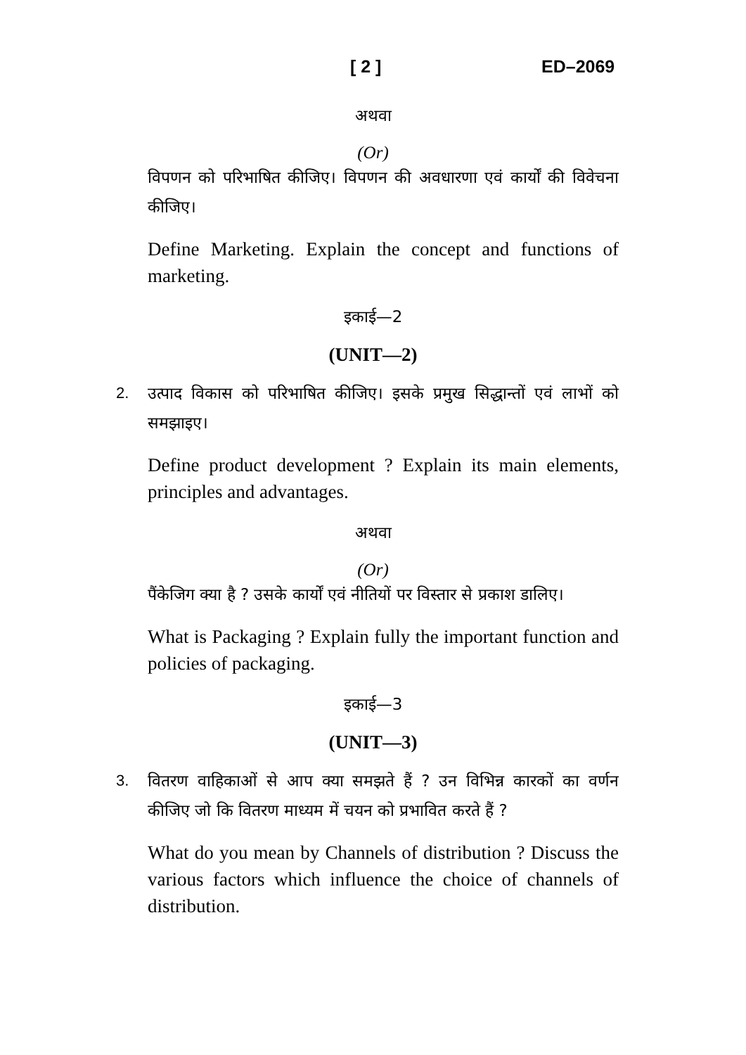[ 2 ] ED–2069
अथवा
(Or)
विपणन को परिभाषित कीजिए। विपणन की अवधारणा एवं कार्यों की विवेचना कीजिए।
Define Marketing. Explain the concept and functions of marketing.
इकाई—2
(UNIT—2)
2. उत्पाद विकास को परिभाषित कीजिए। इसके प्रमुख सिद्धान्तों एवं लाभों को समझाइए।
Define product development ? Explain its main elements, principles and advantages.
अथवा
(Or)
पैंकेजिग क्या है ? उसके कार्यों एवं नीतियों पर विस्तार से प्रकाश डालिए।
What is Packaging ? Explain fully the important function and policies of packaging.
इकाई—3
(UNIT—3)
3. वितरण वाहिकाओं से आप क्या समझते हैं ? उन विभिन्न कारकों का वर्णन कीजिए जो कि वितरण माध्यम में चयन को प्रभावित करते हैं ?
What do you mean by Channels of distribution ? Discuss the various factors which influence the choice of channels of distribution.